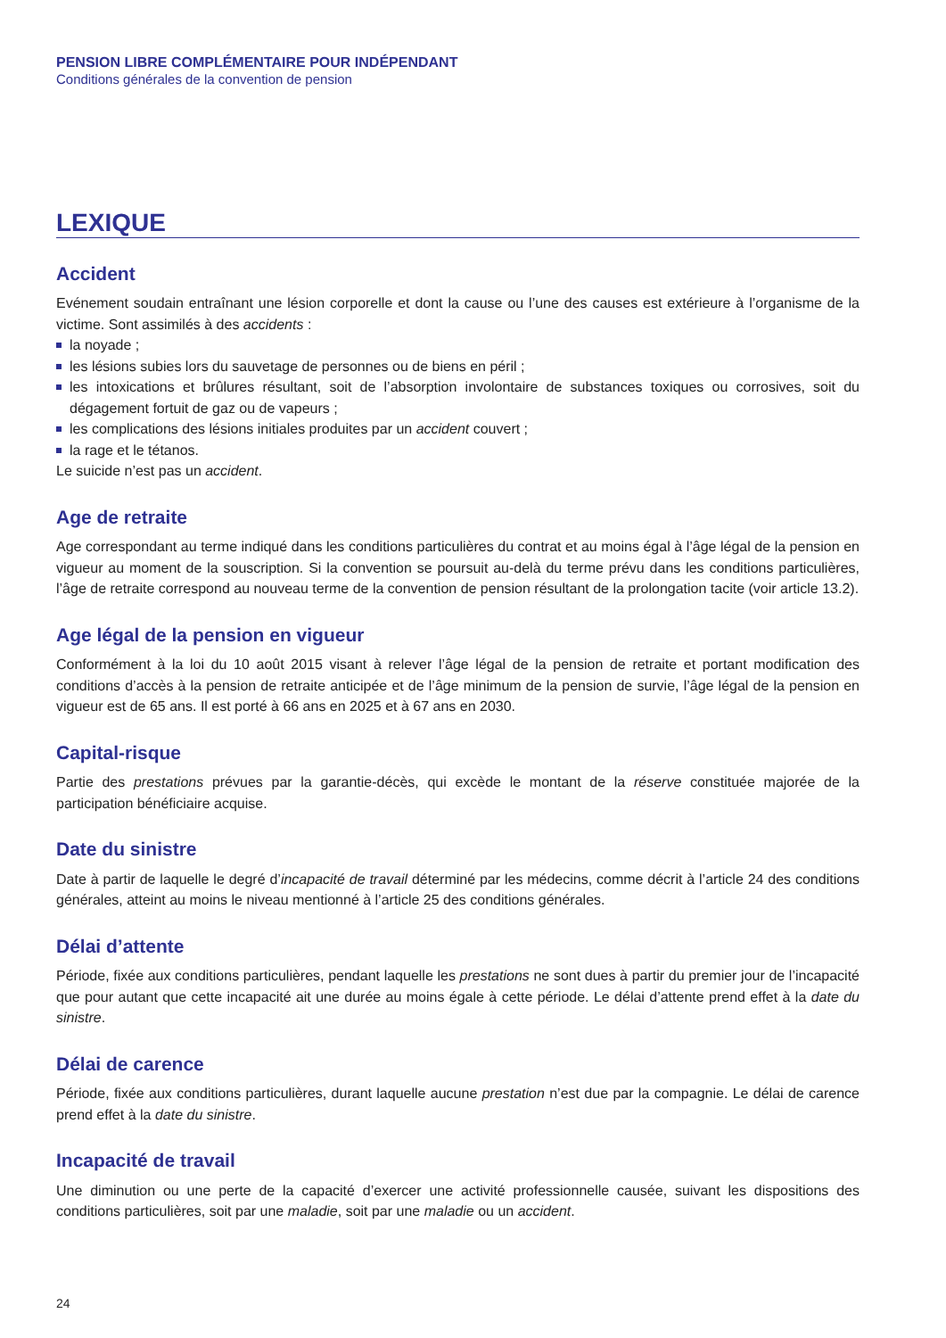PENSION LIBRE COMPLÉMENTAIRE POUR INDÉPENDANT
Conditions générales de la convention de pension
LEXIQUE
Accident
Evénement soudain entraînant une lésion corporelle et dont la cause ou l’une des causes est extérieure à l’organisme de la victime. Sont assimilés à des accidents :
la noyade ;
les lésions subies lors du sauvetage de personnes ou de biens en péril ;
les intoxications et brûlures résultant, soit de l’absorption involontaire de substances toxiques ou corrosives, soit du dégagement fortuit de gaz ou de vapeurs ;
les complications des lésions initiales produites par un accident couvert ;
la rage et le tétanos.
Le suicide n’est pas un accident.
Age de retraite
Age correspondant au terme indiqué dans les conditions particulières du contrat et au moins égal à l’âge légal de la pension en vigueur au moment de la souscription. Si la convention se poursuit au-delà du terme prévu dans les conditions particulières, l’âge de retraite correspond au nouveau terme de la convention de pension résultant de la prolongation tacite (voir article 13.2).
Age légal de la pension en vigueur
Conformément à la loi du 10 août 2015 visant à relever l’âge légal de la pension de retraite et portant modification des conditions d’accès à la pension de retraite anticipée et de l’âge minimum de la pension de survie, l’âge légal de la pension en vigueur est de 65 ans. Il est porté à 66 ans en 2025 et à 67 ans en 2030.
Capital-risque
Partie des prestations prévues par la garantie-décès, qui excède le montant de la réserve constituée majorée de la participation bénéficiaire acquise.
Date du sinistre
Date à partir de laquelle le degré d’incapacité de travail déterminé par les médecins, comme décrit à l’article 24 des conditions générales, atteint au moins le niveau mentionné à l’article 25 des conditions générales.
Délai d’attente
Période, fixée aux conditions particulières, pendant laquelle les prestations ne sont dues à partir du premier jour de l’incapacité que pour autant que cette incapacité ait une durée au moins égale à cette période. Le délai d’attente prend effet à la date du sinistre.
Délai de carence
Période, fixée aux conditions particulières, durant laquelle aucune prestation n’est due par la compagnie. Le délai de carence prend effet à la date du sinistre.
Incapacité de travail
Une diminution ou une perte de la capacité d’exercer une activité professionnelle causée, suivant les dispositions des conditions particulières, soit par une maladie, soit par une maladie ou un accident.
24